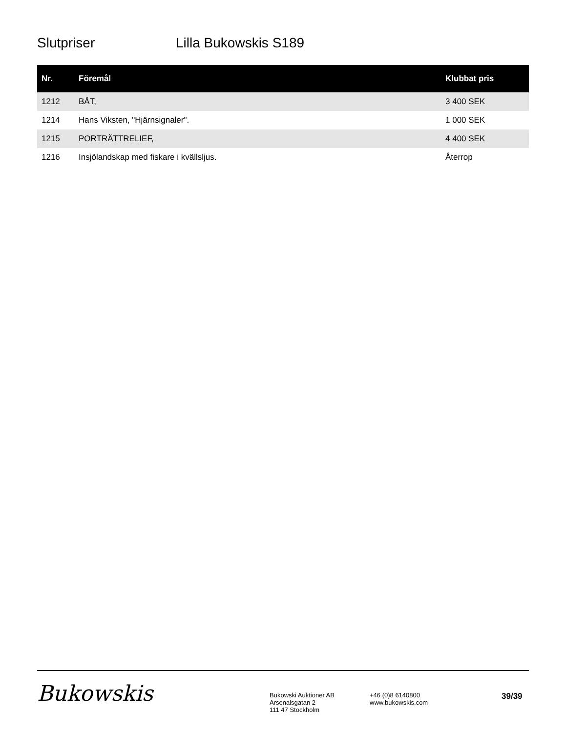Slutpriser Lilla Bukowskis S189
| Nr. | Föremål | Klubbat pris |
| --- | --- | --- |
| 1212 | BÅT, | 3 400 SEK |
| 1214 | Hans Viksten, "Hjärnsignaler". | 1 000 SEK |
| 1215 | PORTRÄTTRELIEF, | 4 400 SEK |
| 1216 | Insjölandskap med fiskare i kvällsljus. | Återrop |
Bukowskis
Bukowski Auktioner AB
Arsenalsgatan 2
111 47 Stockholm
+46 (0)8 6140800
www.bukowskis.com
39/39